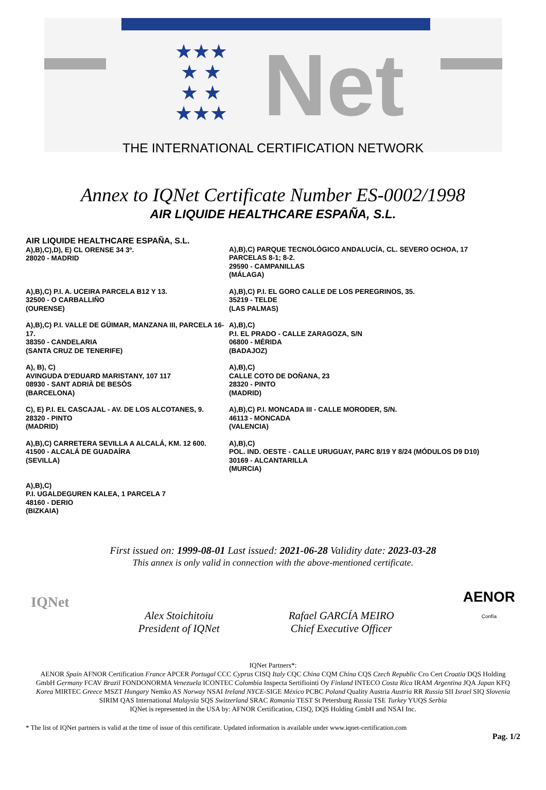★★★
★ ★
★ ★
★★★
Net
THE INTERNATIONAL CERTIFICATION NETWORK
Annex to IQNet Certificate Number ES-0002/1998
AIR LIQUIDE HEALTHCARE ESPAÑA, S.L.
AIR LIQUIDE HEALTHCARE ESPAÑA, S.L.
A),B),C),D), E) CL ORENSE 34 3º.
28020 - MADRID
A),B),C) PARQUE TECNOLÓGICO ANDALUCÍA, CL. SEVERO OCHOA, 17
PARCELAS 8-1; 8-2.
29590 - CAMPANILLAS
(MÁLAGA)
A),B),C) P.I. A. UCEIRA PARCELA B12 Y 13.
32500 - O CARBALLIÑO
(OURENSE)
A),B),C) P.I. EL GORO CALLE DE LOS PEREGRINOS, 35.
35219 - TELDE
(LAS PALMAS)
A),B),C) P.I. VALLE DE GÜIMAR, MANZANA III, PARCELA 16-17.
38350 - CANDELARIA
(SANTA CRUZ DE TENERIFE)
A),B),C)
P.I. EL PRADO - CALLE ZARAGOZA, S/N
06800 - MÉRIDA
(BADAJOZ)
A), B), C)
AVINGUDA D'EDUARD MARISTANY, 107 117
08930 - SANT ADRIÀ DE BESÒS
(BARCELONA)
A),B),C)
CALLE COTO DE DOÑANA, 23
28320 - PINTO
(MADRID)
C), E) P.I. EL CASCAJAL - AV. DE LOS ALCOTANES, 9.
28320 - PINTO
(MADRID)
A),B),C) P.I. MONCADA III - CALLE MORODER, S/N.
46113 - MONCADA
(VALENCIA)
A),B),C) CARRETERA SEVILLA A ALCALÁ, KM. 12 600.
41500 - ALCALÁ DE GUADAÍRA
(SEVILLA)
A),B),C)
POL. IND. OESTE - CALLE URUGUAY, PARC 8/19 Y 8/24 (MÓDULOS D9 D10)
30169 - ALCANTARILLA
(MURCIA)
A),B),C)
P.I. UGALDEGUREN KALEA, 1 PARCELA 7
48160 - DERIO
(BIZKAIA)
First issued on: 1999-08-01 Last issued: 2021-06-28 Validity date: 2023-03-28
This annex is only valid in connection with the above-mentioned certificate.
IQNet
Alex Stoichitoiu
President of IQNet
Rafael GARCÍA MEIRO
Chief Executive Officer
AENOR
Confía
IQNet Partners*:
AENOR Spain AFNOR Certification France APCER Portugal CCC Cyprus CISQ Italy CQC China CQM China CQS Czech Republic Cro Cert Croatia DQS Holding GmbH Germany FCAV Brazil FONDONORMA Venezuela ICONTEC Colombia Inspecta Sertifiointi Oy Finland INTECO Costa Rica IRAM Argentina JQA Japan KFQ Korea MIRTEC Greece MSZT Hungary Nemko AS Norway NSAI Ireland NYCE-SIGE México PCBC Poland Quality Austria Austria RR Russia SII Israel SIQ Slovenia SIRIM QAS International Malaysia SQS Switzerland SRAC Romania TEST St Petersburg Russia TSE Turkey YUQS Serbia
IQNet is represented in the USA by: AFNOR Certification, CISQ, DQS Holding GmbH and NSAI Inc.
* The list of IQNet partners is valid at the time of issue of this certificate. Updated information is available under www.iqnet-certification.com
Pag. 1/2